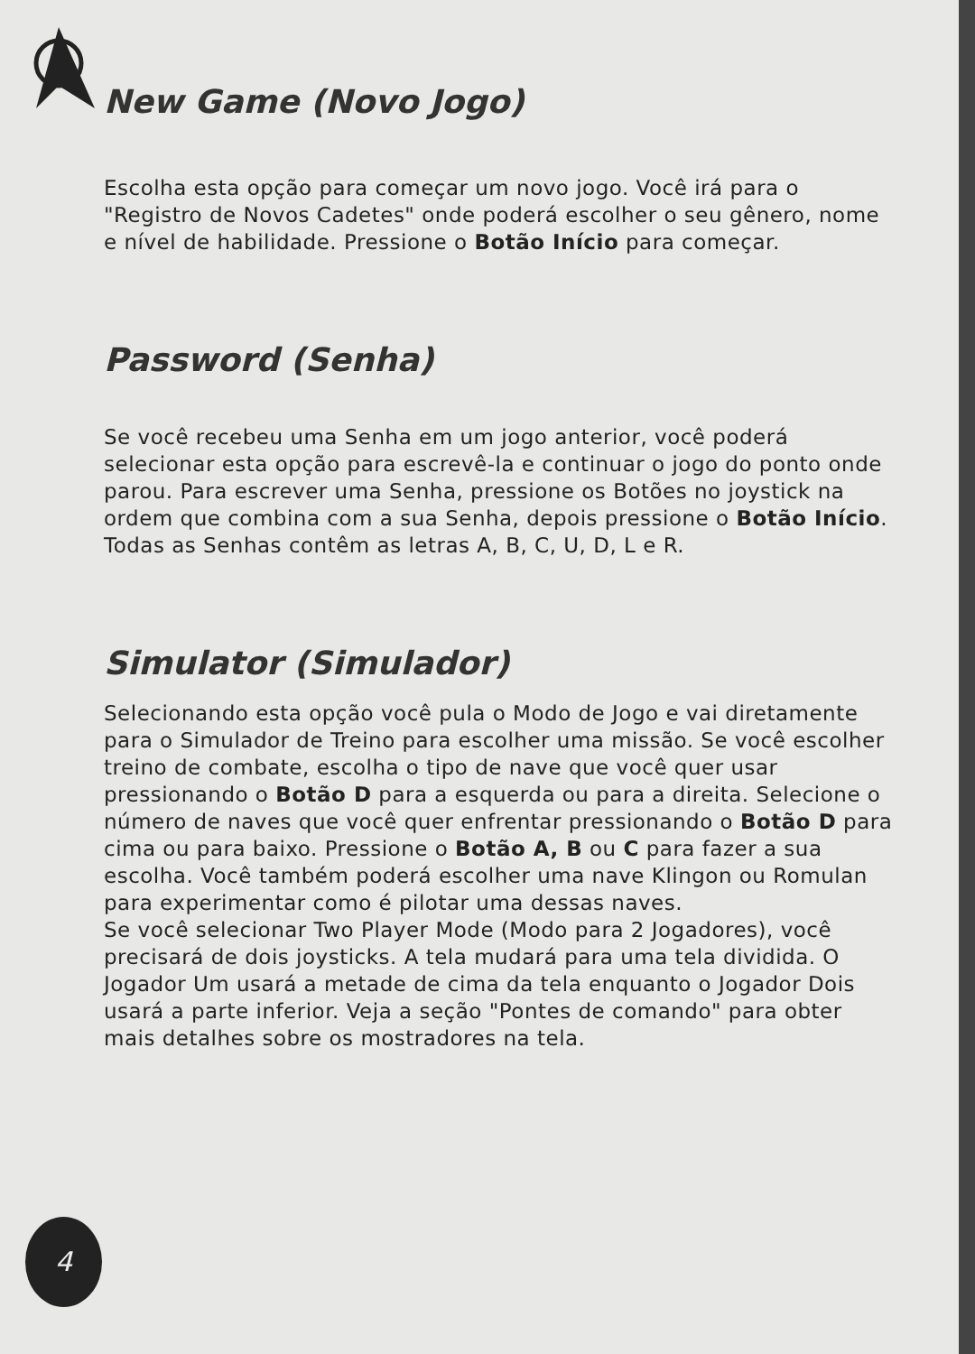New Game (Novo Jogo)
Escolha esta opção para começar um novo jogo. Você irá para o "Registro de Novos Cadetes" onde poderá escolher o seu gênero, nome e nível de habilidade. Pressione o Botão Início para começar.
Password (Senha)
Se você recebeu uma Senha em um jogo anterior, você poderá selecionar esta opção para escrevê-la e continuar o jogo do ponto onde parou. Para escrever uma Senha, pressione os Botões no joystick na ordem que combina com a sua Senha, depois pressione o Botão Início. Todas as Senhas contêm as letras A, B, C, U, D, L e R.
Simulator (Simulador)
Selecionando esta opção você pula o Modo de Jogo e vai diretamente para o Simulador de Treino para escolher uma missão. Se você escolher treino de combate, escolha o tipo de nave que você quer usar pressionando o Botão D para a esquerda ou para a direita. Selecione o número de naves que você quer enfrentar pressionando o Botão D para cima ou para baixo. Pressione o Botão A, B ou C para fazer a sua escolha. Você também poderá escolher uma nave Klingon ou Romulan para experimentar como é pilotar uma dessas naves.
Se você selecionar Two Player Mode (Modo para 2 Jogadores), você precisará de dois joysticks. A tela mudará para uma tela dividida. O Jogador Um usará a metade de cima da tela enquanto o Jogador Dois usará a parte inferior. Veja a seção "Pontes de comando" para obter mais detalhes sobre os mostradores na tela.
4